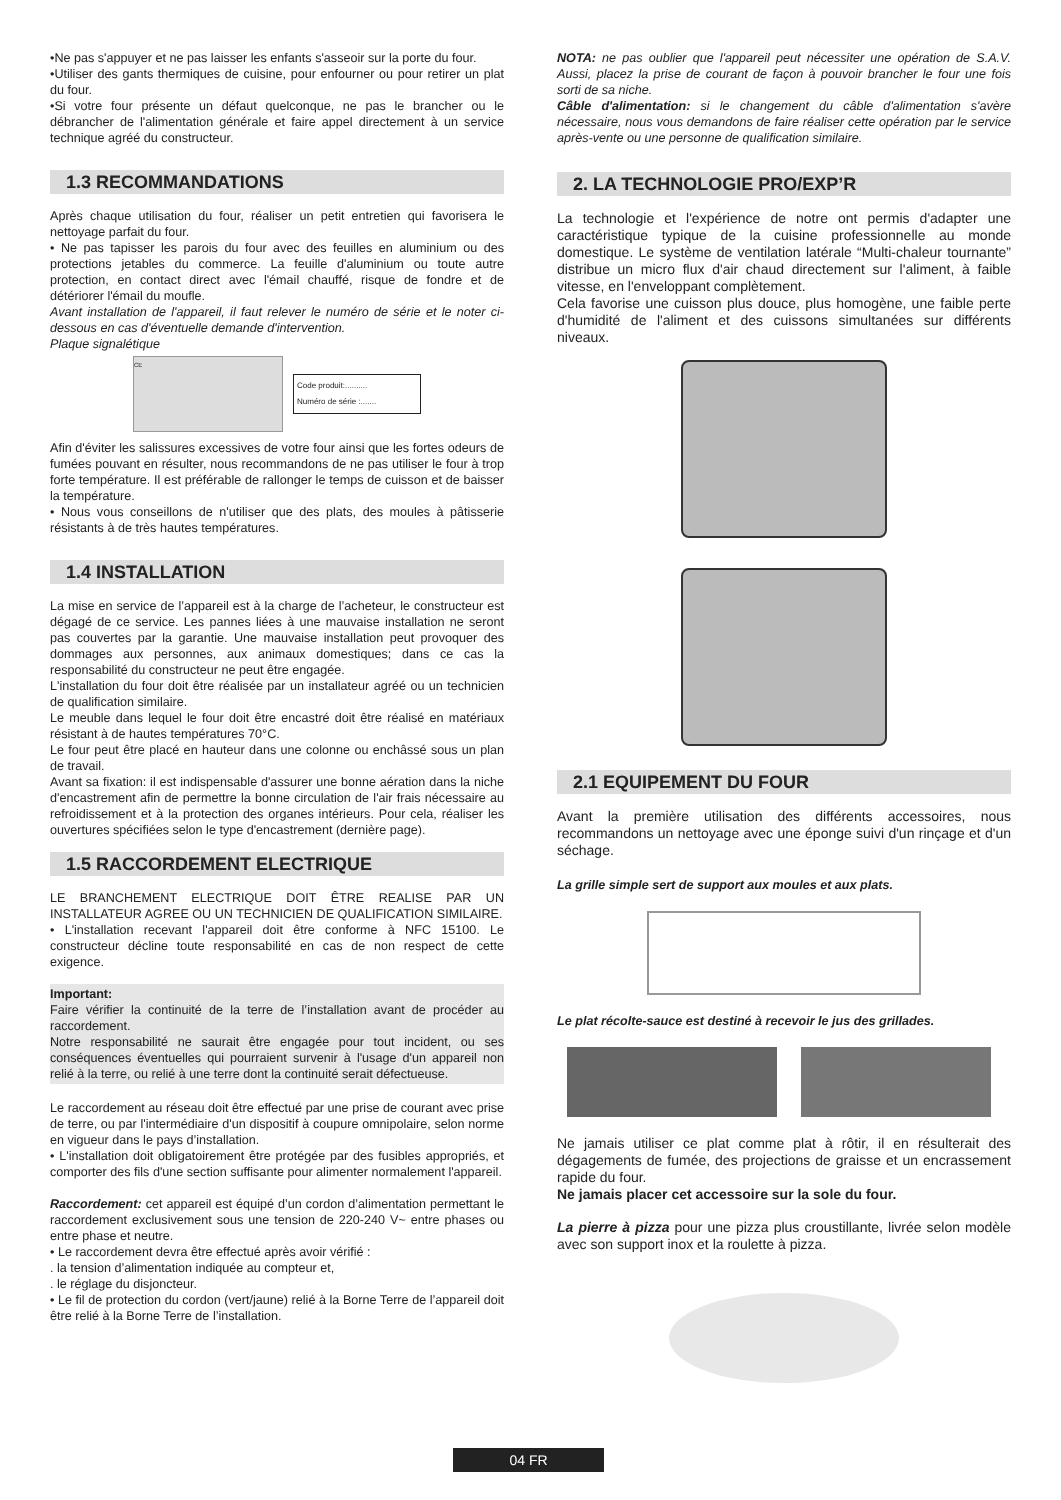•Ne pas s'appuyer et ne pas laisser les enfants s'asseoir sur la porte du four.
•Utiliser des gants thermiques de cuisine, pour enfourner ou pour retirer un plat du four.
•Si votre four présente un défaut quelconque, ne pas le brancher ou le débrancher de l'alimentation générale et faire appel directement à un service technique agréé du constructeur.
1.3 RECOMMANDATIONS
Après chaque utilisation du four, réaliser un petit entretien qui favorisera le nettoyage parfait du four.
• Ne pas tapisser les parois du four avec des feuilles en aluminium ou des protections jetables du commerce. La feuille d'aluminium ou toute autre protection, en contact direct avec l'émail chauffé, risque de fondre et de détériorer l'émail du moufle.
Avant installation de l'appareil, il faut relever le numéro de série et le noter ci-dessous en cas d'éventuelle demande d'intervention.
Plaque signalétique
CE
Code produit:..........
Numéro de série :.......
Afin d'éviter les salissures excessives de votre four ainsi que les fortes odeurs de fumées pouvant en résulter, nous recommandons de ne pas utiliser le four à trop forte température. Il est préférable de rallonger le temps de cuisson et de baisser la température.
• Nous vous conseillons de n'utiliser que des plats, des moules à pâtisserie résistants à de très hautes températures.
1.4 INSTALLATION
La mise en service de l’appareil est à la charge de l’acheteur, le constructeur est dégagé de ce service. Les pannes liées à une mauvaise installation ne seront pas couvertes par la garantie. Une mauvaise installation peut provoquer des dommages aux personnes, aux animaux domestiques; dans ce cas la responsabilité du constructeur ne peut être engagée.
L'installation du four doit être réalisée par un installateur agréé ou un technicien de qualification similaire.
Le meuble dans lequel le four doit être encastré doit être réalisé en matériaux résistant à de hautes températures 70°C.
Le four peut être placé en hauteur dans une colonne ou enchâssé sous un plan de travail.
Avant sa fixation: il est indispensable d'assurer une bonne aération dans la niche d'encastrement afin de permettre la bonne circulation de l'air frais nécessaire au refroidissement et à la protection des organes intérieurs. Pour cela, réaliser les ouvertures spécifiées selon le type d'encastrement (dernière page).
1.5 RACCORDEMENT ELECTRIQUE
LE BRANCHEMENT ELECTRIQUE DOIT ÊTRE REALISE PAR UN INSTALLATEUR AGREE OU UN TECHNICIEN DE QUALIFICATION SIMILAIRE.
• L'installation recevant l'appareil doit être conforme à NFC 15100. Le constructeur décline toute responsabilité en cas de non respect de cette exigence.
Important:
Faire vérifier la continuité de la terre de l’installation avant de procéder au raccordement.
Notre responsabilité ne saurait être engagée pour tout incident, ou ses conséquences éventuelles qui pourraient survenir à l'usage d'un appareil non relié à la terre, ou relié à une terre dont la continuité serait défectueuse.
Le raccordement au réseau doit être effectué par une prise de courant avec prise de terre, ou par l'intermédiaire d'un dispositif à coupure omnipolaire, selon norme en vigueur dans le pays d’installation.
• L'installation doit obligatoirement être protégée par des fusibles appropriés, et comporter des fils d'une section suffisante pour alimenter normalement l'appareil.
Raccordement: cet appareil est équipé d’un cordon d’alimentation permettant le raccordement exclusivement sous une tension de 220-240 V~ entre phases ou entre phase et neutre.
• Le raccordement devra être effectué après avoir vérifié :
. la tension d’alimentation indiquée au compteur et,
. le réglage du disjoncteur.
• Le fil de protection du cordon (vert/jaune) relié à la Borne Terre de l’appareil doit être relié à la Borne Terre de l’installation.
NOTA: ne pas oublier que l'appareil peut nécessiter une opération de S.A.V. Aussi, placez la prise de courant de façon à pouvoir brancher le four une fois sorti de sa niche.
Câble d'alimentation: si le changement du câble d'alimentation s'avère nécessaire, nous vous demandons de faire réaliser cette opération par le service après-vente ou une personne de qualification similaire.
2. LA TECHNOLOGIE PRO/EXP’R
La technologie et l'expérience de notre ont permis d'adapter une caractéristique typique de la cuisine professionnelle au monde domestique. Le système de ventilation latérale “Multi-chaleur tournante” distribue un micro flux d'air chaud directement sur l'aliment, à faible vitesse, en l'enveloppant complètement.
Cela favorise une cuisson plus douce, plus homogène, une faible perte d'humidité de l'aliment et des cuissons simultanées sur différents niveaux.
2.1 EQUIPEMENT DU FOUR
Avant la première utilisation des différents accessoires, nous recommandons un nettoyage avec une éponge suivi d'un rinçage et d'un séchage.
La grille simple sert de support aux moules et aux plats.
Le plat récolte-sauce est destiné à recevoir le jus des grillades.
Ne jamais utiliser ce plat comme plat à rôtir, il en résulterait des dégagements de fumée, des projections de graisse et un encrassement rapide du four.
Ne jamais placer cet accessoire sur la sole du four.
La pierre à pizza pour une pizza plus croustillante, livrée selon modèle avec son support inox et la roulette à pizza.
04 FR